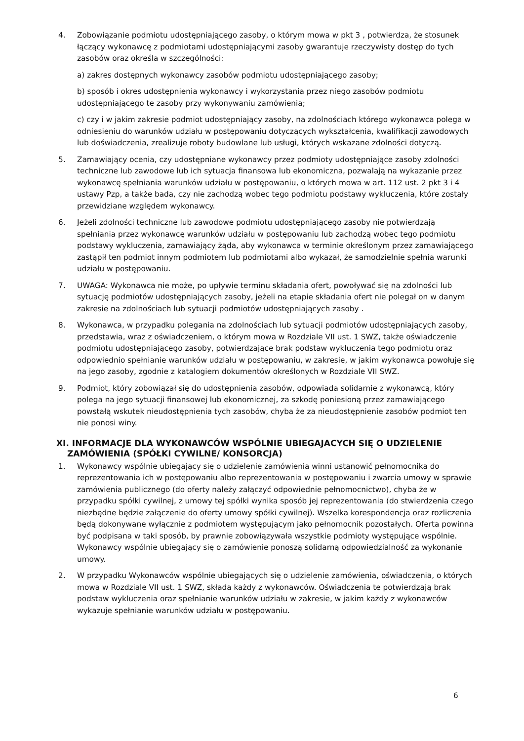4. Zobowiązanie podmiotu udostępniającego zasoby, o którym mowa w pkt 3 , potwierdza, że stosunek łączący wykonawcę z podmiotami udostępniającymi zasoby gwarantuje rzeczywisty dostęp do tych zasobów oraz określa w szczególności:
a) zakres dostępnych wykonawcy zasobów podmiotu udostępniającego zasoby;
b) sposób i okres udostępnienia wykonawcy i wykorzystania przez niego zasobów podmiotu udostępniającego te zasoby przy wykonywaniu zamówienia;
c) czy i w jakim zakresie podmiot udostępniający zasoby, na zdolnościach którego wykonawca polega w odniesieniu do warunków udziału w postępowaniu dotyczących wykształcenia, kwalifikacji zawodowych lub doświadczenia, zrealizuje roboty budowlane lub usługi, których wskazane zdolności dotyczą.
5. Zamawiający ocenia, czy udostępniane wykonawcy przez podmioty udostępniające zasoby zdolności techniczne lub zawodowe lub ich sytuacja finansowa lub ekonomiczna, pozwalają na wykazanie przez wykonawcę spełniania warunków udziału w postępowaniu, o których mowa w art. 112 ust. 2 pkt 3 i 4 ustawy Pzp, a także bada, czy nie zachodzą wobec tego podmiotu podstawy wykluczenia, które zostały przewidziane względem wykonawcy.
6. Jeżeli zdolności techniczne lub zawodowe podmiotu udostępniającego zasoby nie potwierdzają spełniania przez wykonawcę warunków udziału w postępowaniu lub zachodzą wobec tego podmiotu podstawy wykluczenia, zamawiający żąda, aby wykonawca w terminie określonym przez zamawiającego zastąpił ten podmiot innym podmiotem lub podmiotami albo wykazał, że samodzielnie spełnia warunki udziału w postępowaniu.
7. UWAGA: Wykonawca nie może, po upływie terminu składania ofert, powoływać się na zdolności lub sytuację podmiotów udostępniających zasoby, jeżeli na etapie składania ofert nie polegał on w danym zakresie na zdolnościach lub sytuacji podmiotów udostępniających zasoby .
8. Wykonawca, w przypadku polegania na zdolnościach lub sytuacji podmiotów udostępniających zasoby, przedstawia, wraz z oświadczeniem, o którym mowa w Rozdziale VII ust. 1 SWZ, także oświadczenie podmiotu udostępniającego zasoby, potwierdzające brak podstaw wykluczenia tego podmiotu oraz odpowiednio spełnianie warunków udziału w postępowaniu, w zakresie, w jakim wykonawca powołuje się na jego zasoby, zgodnie z katalogiem dokumentów określonych w Rozdziale VII SWZ.
9. Podmiot, który zobowiązał się do udostępnienia zasobów, odpowiada solidarnie z wykonawcą, który polega na jego sytuacji finansowej lub ekonomicznej, za szkodę poniesioną przez zamawiającego powstałą wskutek nieudostępnienia tych zasobów, chyba że za nieudostępnienie zasobów podmiot ten nie ponosi winy.
XI. INFORMACJE DLA WYKONAWCÓW WSPÓLNIE UBIEGAJACYCH SIĘ O UDZIELENIE ZAMÓWIENIA (SPÓŁKI CYWILNE/ KONSORCJA)
1. Wykonawcy wspólnie ubiegający się o udzielenie zamówienia winni ustanowić pełnomocnika do reprezentowania ich w postępowaniu albo reprezentowania w postępowaniu i zwarcia umowy w sprawie zamówienia publicznego (do oferty należy załączyć odpowiednie pełnomocnictwo), chyba że w przypadku spółki cywilnej, z umowy tej spółki wynika sposób jej reprezentowania (do stwierdzenia czego niezbędne będzie załączenie do oferty umowy spółki cywilnej). Wszelka korespondencja oraz rozliczenia będą dokonywane wyłącznie z podmiotem występującym jako pełnomocnik pozostałych. Oferta powinna być podpisana w taki sposób, by prawnie zobowiązywała wszystkie podmioty występujące wspólnie. Wykonawcy wspólnie ubiegający się o zamówienie ponoszą solidarną odpowiedzialność za wykonanie umowy.
2. W przypadku Wykonawców wspólnie ubiegających się o udzielenie zamówienia, oświadczenia, o których mowa w Rozdziale VII ust. 1 SWZ, składa każdy z wykonawców. Oświadczenia te potwierdzają brak podstaw wykluczenia oraz spełnianie warunków udziału w zakresie, w jakim każdy z wykonawców wykazuje spełnianie warunków udziału w postępowaniu.
6